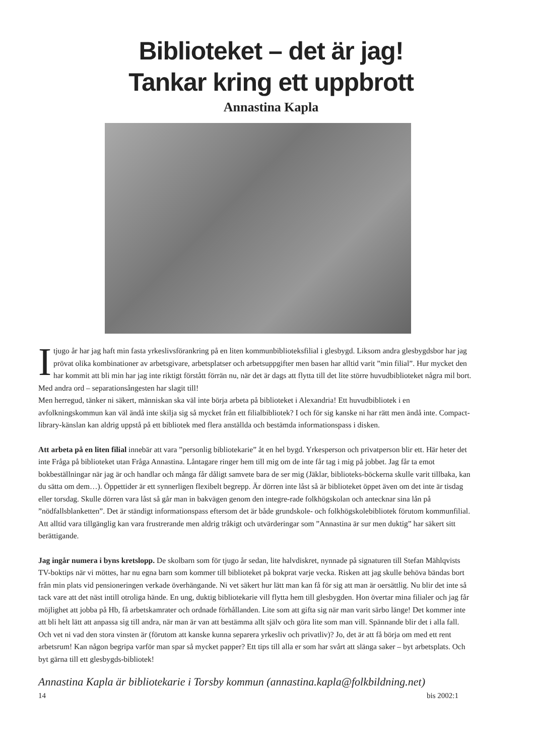Biblioteket – det är jag!
Tankar kring ett uppbrott
Annastina Kapla
I tjugo år har jag haft min fasta yrkeslivsförankring på en liten kommunbiblioteksfilial i glesbygd. Liksom andra glesbygdsbor har jag prövat olika kombinationer av arbetsgivare, arbetsplatser och arbetsuppgifter men basen har alltid varit ”min filial”. Hur mycket den har kommit att bli min har jag inte riktigt förstått förrän nu, när det är dags att flytta till det lite större huvudbiblioteket några mil bort. Med andra ord – separationsångesten har slagit till!
Men herregud, tänker ni säkert, människan ska väl inte börja arbeta på biblioteket i Alexandria! Ett huvudbibliotek i en avfolkningskommun kan väl ändå inte skilja sig så mycket från ett filialbibliotek? I och för sig kanske ni har rätt men ändå inte. Compact-library-känslan kan aldrig uppstå på ett bibliotek med flera anställda och bestämda informationspass i disken.
Att arbeta på en liten filial innebär att vara ”personlig bibliotekarie” åt en hel bygd. Yrkesperson och privatperson blir ett. Här heter det inte Fråga på biblioteket utan Fråga Annastina. Låntagare ringer hem till mig om de inte får tag i mig på jobbet. Jag får ta emot bokbeställningar när jag är och handlar och många får dåligt samvete bara de ser mig (Jäklar, biblioteks-böckerna skulle varit tillbaka, kan du sätta om dem…). Öppettider är ett synnerligen flexibelt begrepp. Är dörren inte låst så är biblioteket öppet även om det inte är tisdag eller torsdag. Skulle dörren vara låst så går man in bakvägen genom den integre-rade folkhögskolan och antecknar sina lån på ”nödfallsblanketten”. Det är ständigt informationspass eftersom det är både grundskole- och folkhögskolebibliotek förutom kommunfilial. Att alltid vara tillgänglig kan vara frustrerande men aldrig tråkigt och utvärderingar som ”Annastina är sur men duktig” har säkert sitt berättigande.
Jag ingår numera i byns kretslopp. De skolbarn som för tjugo år sedan, lite halvdiskret, nynnade på signaturen till Stefan Mählqvists TV-boktips när vi möttes, har nu egna barn som kommer till biblioteket på bokprat varje vecka. Risken att jag skulle behöva bändas bort från min plats vid pensioneringen verkade överhängande. Ni vet säkert hur lätt man kan få för sig att man är oersättlig. Nu blir det inte så tack vare att det näst intill otroliga hände. En ung, duktig bibliotekarie vill flytta hem till glesbygden. Hon övertar mina filialer och jag får möjlighet att jobba på Hb, få arbetskamrater och ordnade förhållanden. Lite som att gifta sig när man varit särbo länge! Det kommer inte att bli helt lätt att anpassa sig till andra, när man är van att bestämma allt själv och göra lite som man vill. Spännande blir det i alla fall. Och vet ni vad den stora vinsten är (förutom att kanske kunna separera yrkesliv och privatliv)? Jo, det är att få börja om med ett rent arbetsrum! Kan någon begripa varför man spar så mycket papper? Ett tips till alla er som har svårt att slänga saker – byt arbetsplats. Och byt gärna till ett glesbygds-bibliotek!
Annastina Kapla är bibliotekarie i Torsby kommun (annastina.kapla@folkbildning.net)
14 bis 2002:1